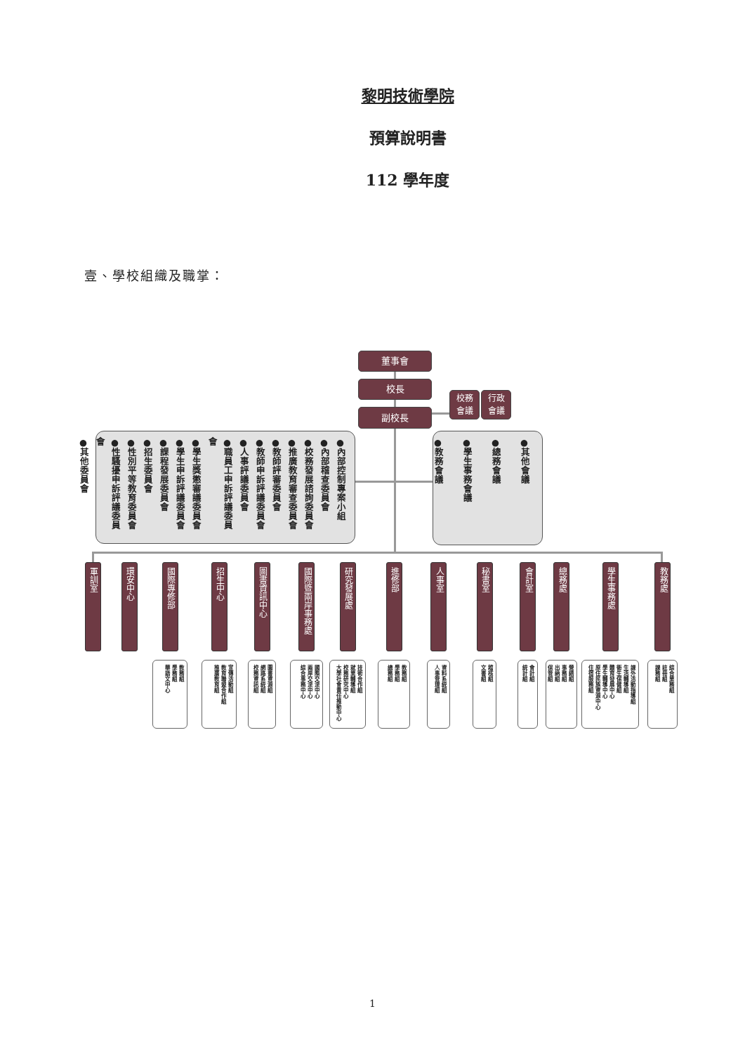黎明技術學院
預算說明書
112 學年度
壹、學校組織及職掌：
董事會
校長
副校長
校務
會議
行政
會議
●內部控制專案小組
●內部稽查委員會
●校務發展諮詢委員會
●推廣教育審查委員會
●教師評審委員會
●教師申訴評議委員會
●人事評議委員會
●職員工申訴評議委員會
●學生獎懲審議委員會
●學生申訴評議委員會
●課程發展委員會
●招生委員會
●性別平等教育委員會
●性騷擾申訴評議委員會
●其他委員會
●其他會議
●總務會議
●學生事務會議
●教務會議
軍訓室
環安中心
國際專修部
教務組
學務組
華語文中心
招生中心
宣傳活動組
教育聯盟合作組
推廣教育組
圖書資訊中心
圖書資源組
網路系統組
校務資訊組
國際暨兩岸事務處
國際交流中心
兩岸交流中心
綜合事務中心
研究發展處
技術合作組
就業輔導組
校務研究中心
大學社會責任推動中心
進修部
教務組
學務組
總務組
人事室
資料系統組
人事管理組
秘書室
稽核組
文書組
會計室
會計組
統計組
總務處
營繕組
事務組
出納組
保管組
學生事務處
課外活動指導組
生活輔導組
衛生保健組
體育發展中心
學生輔導中心
原住民族資源中心
住宿服務組
教務處
綜合業務組
註冊組
課務組
1